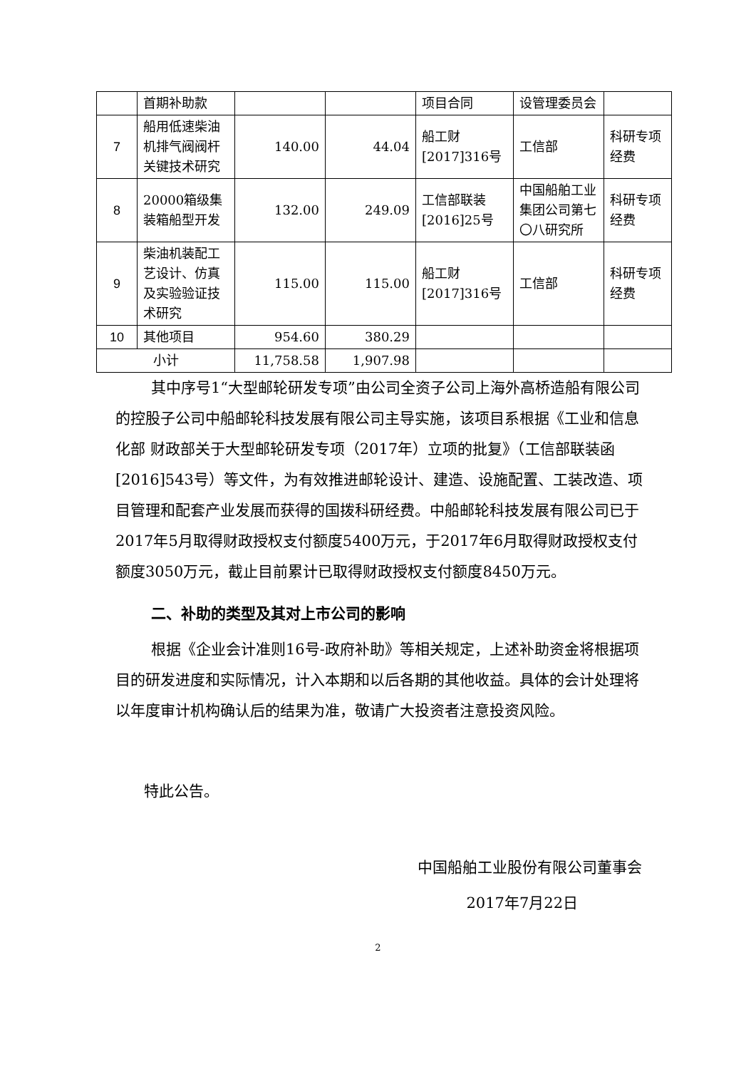| | 首期补助款 | | | 项目合同 | 设管理委员会 | |
| 7 | 船用低速柴油机排气阀阀杆关键技术研究 | 140.00 | 44.04 | 船工财[2017]316号 | 工信部 | 科研专项经费 |
| 8 | 20000箱级集装箱船型开发 | 132.00 | 249.09 | 工信部联装[2016]25号 | 中国船舶工业集团公司第七〇八研究所 | 科研专项经费 |
| 9 | 柴油机装配工艺设计、仿真及实验验证技术研究 | 115.00 | 115.00 | 船工财[2017]316号 | 工信部 | 科研专项经费 |
| 10 | 其他项目 | 954.60 | 380.29 | | | |
| 小计 | | 11,758.58 | 1,907.98 | | | |
其中序号1“大型邮轮研发专项”由公司全资子公司上海外高桥造船有限公司的控股子公司中船邮轮科技发展有限公司主导实施，该项目系根据《工业和信息化部 财政部关于大型邮轮研发专项（2017年）立项的批复》（工信部联装函[2016]543号）等文件，为有效推进邮轮设计、建造、设施配置、工装改造、项目管理和配套产业发展而获得的国拨科研经费。中船邮轮科技发展有限公司已于2017年5月取得财政授权支付额度5400万元，于2017年6月取得财政授权支付额度3050万元，截止目前累计已取得财政授权支付额度8450万元。
二、补助的类型及其对上市公司的影响
根据《企业会计准则16号-政府补助》等相关规定，上述补助资金将根据项目的研发进度和实际情况，计入本期和以后各期的其他收益。具体的会计处理将以年度审计机构确认后的结果为准，敬请广大投资者注意投资风险。
特此公告。
中国船舶工业股份有限公司董事会
2017年7月22日
2